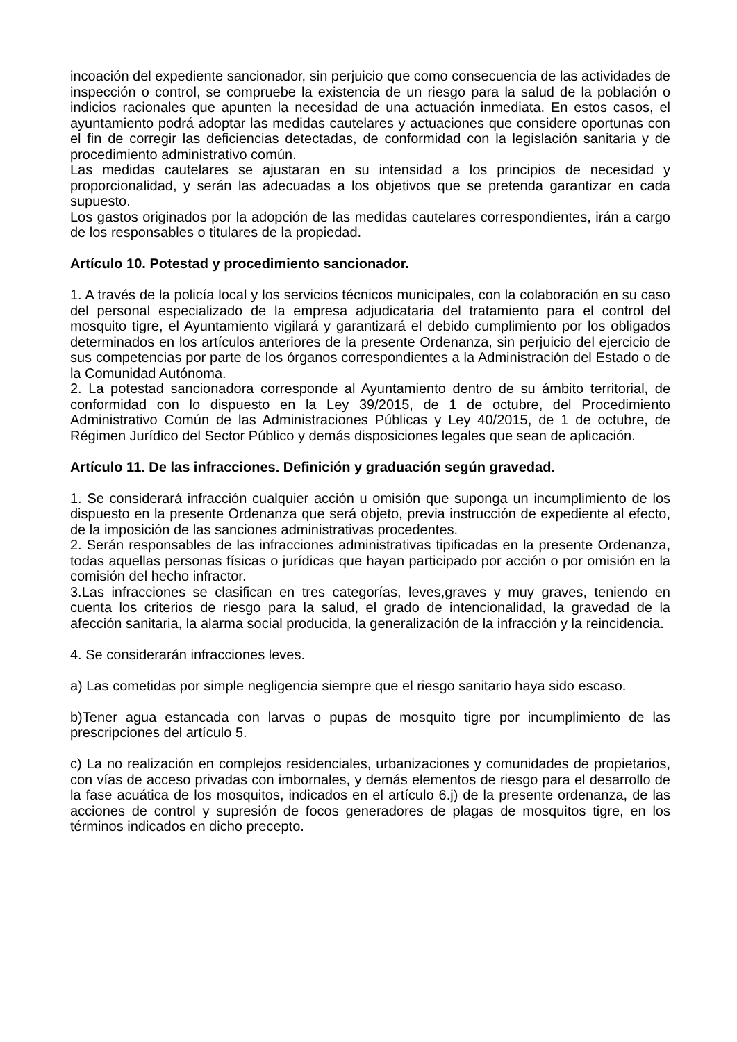incoación del expediente sancionador, sin perjuicio que como consecuencia de las actividades de inspección o control, se compruebe la existencia de un riesgo para la salud de la población o indicios racionales que apunten la necesidad de una actuación inmediata. En estos casos, el ayuntamiento podrá adoptar las medidas cautelares y actuaciones que considere oportunas con el fin de corregir las deficiencias detectadas, de conformidad con la legislación sanitaria y de procedimiento administrativo común.
Las medidas cautelares se ajustaran en su intensidad a los principios de necesidad y proporcionalidad, y serán las adecuadas a los objetivos que se pretenda garantizar en cada supuesto.
Los gastos originados por la adopción de las medidas cautelares correspondientes, irán a cargo de los responsables o titulares de la propiedad.
Artículo 10. Potestad y procedimiento sancionador.
1. A través de la policía local y los servicios técnicos municipales, con la colaboración en su caso del personal especializado de la empresa adjudicataria del tratamiento para el control del mosquito tigre, el Ayuntamiento vigilará y garantizará el debido cumplimiento por los obligados determinados en los artículos anteriores de la presente Ordenanza, sin perjuicio del ejercicio de sus competencias por parte de los órganos correspondientes a la Administración del Estado o de la Comunidad Autónoma.
2. La potestad sancionadora corresponde al Ayuntamiento dentro de su ámbito territorial, de conformidad con lo dispuesto en la Ley 39/2015, de 1 de octubre, del Procedimiento Administrativo Común de las Administraciones Públicas y Ley 40/2015, de 1 de octubre, de Régimen Jurídico del Sector Público y demás disposiciones legales que sean de aplicación.
Artículo 11. De las infracciones. Definición y graduación según gravedad.
1. Se considerará infracción cualquier acción u omisión que suponga un incumplimiento de los dispuesto en la presente Ordenanza que será objeto, previa instrucción de expediente al efecto, de la imposición de las sanciones administrativas procedentes.
2. Serán responsables de las infracciones administrativas tipificadas en la presente Ordenanza, todas aquellas personas físicas o jurídicas que hayan participado por acción o por omisión en la comisión del hecho infractor.
3.Las infracciones se clasifican en tres categorías, leves,graves y muy graves, teniendo en cuenta los criterios de riesgo para la salud, el grado de intencionalidad, la gravedad de la afección sanitaria, la alarma social producida, la generalización de la infracción y la reincidencia.
4. Se considerarán infracciones leves.
a) Las cometidas por simple negligencia siempre que el riesgo sanitario haya sido escaso.
b)Tener agua estancada con larvas o pupas de mosquito tigre por incumplimiento de las prescripciones del artículo 5.
c) La no realización en complejos residenciales, urbanizaciones y comunidades de propietarios, con vías de acceso privadas con imbornales, y demás elementos de riesgo para el desarrollo de la fase acuática de los mosquitos, indicados en el artículo 6.j) de la presente ordenanza, de las acciones de control y supresión de focos generadores de plagas de mosquitos tigre, en los términos indicados en dicho precepto.